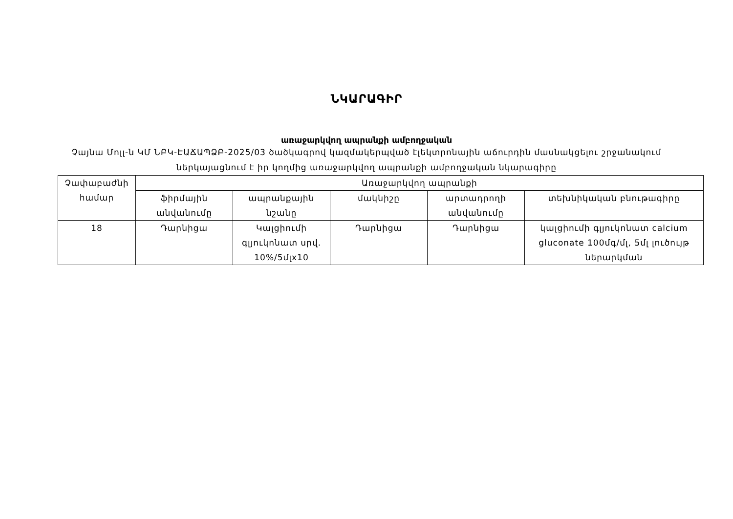ՆԿԱՐԱԳԻՐ
առաջարկվող ապրանքի ամբողջական
Չայնա Մոլլ-ն ԿՄ ՆԲԿ-ԷԱՃԱՊՁԲ-2025/03 ծածկագրով կազմակերպված էլեկտրոնային աճուրդին մասնակցելու շրջանակում
ներկայացնում է իր կողմից առաջարկվող ապրանքի ամբողջական նկարագիրը
| Չափաբաժնի համար | Առաջարկվող ապրանքի | | | | |
| --- | --- | --- | --- | --- | --- |
| | ֆիրմային անվանումը | ապրանքային նշանը | մակնիշը | արտադրողի անվանումը | տեխնիկական բնութագիրը |
| 18 | Դարնիցա | Կալցիումի գլյուկոնատ սրվ. 10%/5մլx10 | Դարնիցա | Դարնիցա | կալցիումի գլյուկոնատ calcium gluconate 100մգ/մլ, 5մլ լուծույթ ներարկման |